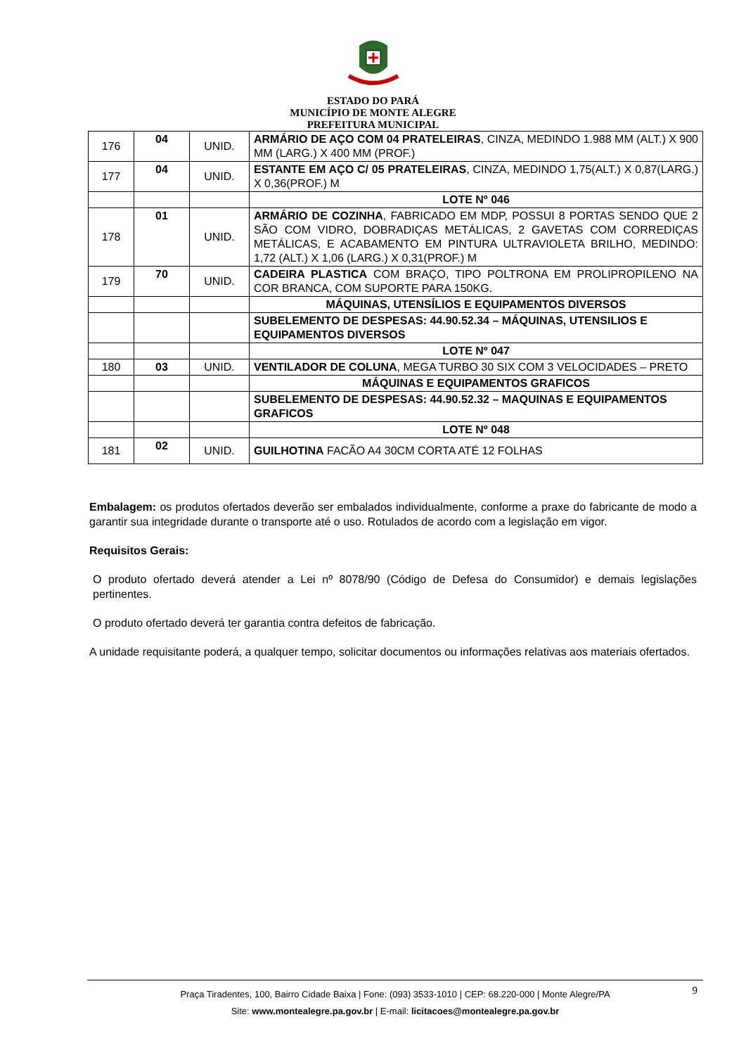ESTADO DO PARÁ
MUNICÍPIO DE MONTE ALEGRE
PREFEITURA MUNICIPAL
| 176 | 04 | UNID. | ARMÁRIO DE AÇO COM 04 PRATELEIRAS , CINZA, MEDINDO 1.988 MM (ALT.) X 900 MM (LARG.) X 400 MM (PROF.) |
| 177 | 04 | UNID. | ESTANTE EM AÇO C/ 05 PRATELEIRAS , CINZA, MEDINDO 1,75(ALT.) X 0,87(LARG.) X 0,36(PROF.) M |
| | | | LOTE Nº 046 |
| 178 | 01 | UNID. | ARMÁRIO DE COZINHA , FABRICADO EM MDP, POSSUI 8 PORTAS SENDO QUE 2 SÃO COM VIDRO, DOBRADIÇAS METÁLICAS, 2 GAVETAS COM CORREDIÇAS METÁLICAS, E ACABAMENTO EM PINTURA ULTRAVIOLETA BRILHO, MEDINDO: 1,72 (ALT.) X 1,06 (LARG.) X 0,31(PROF.) M |
| 179 | 70 | UNID. | CADEIRA PLASTICA COM BRAÇO, TIPO POLTRONA EM PROLIPROPILENO NA COR BRANCA, COM SUPORTE PARA 150KG. |
| | | | MÁQUINAS, UTENSÍLIOS E EQUIPAMENTOS DIVERSOS |
| | | | SUBELEMENTO DE DESPESAS: 44.90.52.34 – MÁQUINAS, UTENSILIOS E EQUIPAMENTOS DIVERSOS |
| | | | LOTE Nº 047 |
| 180 | 03 | UNID. | VENTILADOR DE COLUNA , MEGA TURBO 30 SIX COM 3 VELOCIDADES – PRETO |
| | | | MÁQUINAS E EQUIPAMENTOS GRAFICOS |
| | | | SUBELEMENTO DE DESPESAS: 44.90.52.32 – MAQUINAS E EQUIPAMENTOS GRAFICOS |
| | | | LOTE Nº 048 |
| 181 | 02 | UNID. | GUILHOTINA FACÃO A4 30CM CORTA ATÉ 12 FOLHAS |
Embalagem: os produtos ofertados deverão ser embalados individualmente, conforme a praxe do fabricante de modo a garantir sua integridade durante o transporte até o uso. Rotulados de acordo com a legislação em vigor.
Requisitos Gerais:
O produto ofertado deverá atender a Lei nº 8078/90 (Código de Defesa do Consumidor) e demais legislações pertinentes.
O produto ofertado deverá ter garantia contra defeitos de fabricação.
A unidade requisitante poderá, a qualquer tempo, solicitar documentos ou informações relativas aos materiais ofertados.
9
Praça Tiradentes, 100, Bairro Cidade Baixa | Fone: (093) 3533-1010 | CEP: 68.220-000 | Monte Alegre/PA
Site: www.montealegre.pa.gov.br | E-mail: licitacoes@montealegre.pa.gov.br